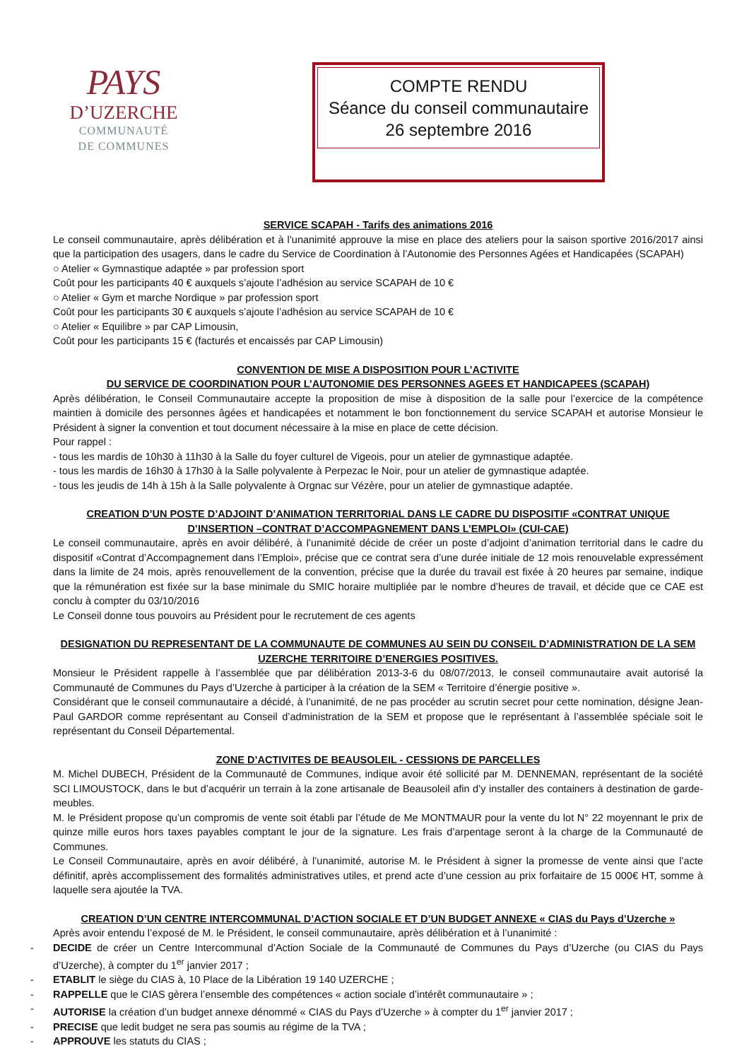PAYS
D’UZERCHE
COMMUNAUTÉ
DE COMMUNES
COMPTE RENDU
Séance du conseil communautaire
26 septembre 2016
SERVICE SCAPAH - Tarifs des animations 2016
Le conseil communautaire, après délibération et à l’unanimité approuve la mise en place des ateliers pour la saison sportive 2016/2017 ainsi que la participation des usagers, dans le cadre du Service de Coordination à l’Autonomie des Personnes Agées et Handicapées (SCAPAH)
○ Atelier « Gymnastique adaptée » par profession sport
Coût pour les participants 40 € auxquels s’ajoute l’adhésion au service SCAPAH de 10 €
○ Atelier « Gym et marche Nordique » par profession sport
Coût pour les participants 30 € auxquels s’ajoute l’adhésion au service SCAPAH de 10 €
○ Atelier « Equilibre » par CAP Limousin,
Coût pour les participants 15 € (facturés et encaissés par CAP Limousin)
CONVENTION DE MISE A DISPOSITION POUR L’ACTIVITE
DU SERVICE DE COORDINATION POUR L’AUTONOMIE DES PERSONNES AGEES ET HANDICAPEES (SCAPAH)
Après délibération, le Conseil Communautaire accepte la proposition de mise à disposition de la salle pour l’exercice de la compétence maintien à domicile des personnes âgées et handicapées et notamment le bon fonctionnement du service SCAPAH et autorise Monsieur le Président à signer la convention et tout document nécessaire à la mise en place de cette décision.
Pour rappel :
- tous les mardis de 10h30 à 11h30 à la Salle du foyer culturel de Vigeois, pour un atelier de gymnastique adaptée.
- tous les mardis de 16h30 à 17h30 à la Salle polyvalente à Perpezac le Noir, pour un atelier de gymnastique adaptée.
- tous les jeudis de 14h à 15h à la Salle polyvalente à Orgnac sur Vézère, pour un atelier de gymnastique adaptée.
CREATION D’UN POSTE D’ADJOINT D’ANIMATION TERRITORIAL DANS LE CADRE DU DISPOSITIF «CONTRAT UNIQUE D’INSERTION –CONTRAT D’ACCOMPAGNEMENT DANS L’EMPLOI» (CUI-CAE)
Le conseil communautaire, après en avoir délibéré, à l’unanimité décide de créer un poste d’adjoint d’animation territorial dans le cadre du dispositif «Contrat d’Accompagnement dans l’Emploi», précise que ce contrat sera d’une durée initiale de 12 mois renouvelable expressément dans la limite de 24 mois, après renouvellement de la convention, précise que la durée du travail est fixée à 20 heures par semaine, indique que la rémunération est fixée sur la base minimale du SMIC horaire multipliée par le nombre d’heures de travail, et décide que ce CAE est conclu à compter du 03/10/2016
Le Conseil donne tous pouvoirs au Président pour le recrutement de ces agents
DESIGNATION DU REPRESENTANT DE LA COMMUNAUTE DE COMMUNES AU SEIN DU CONSEIL D’ADMINISTRATION DE LA SEM UZERCHE TERRITOIRE D’ENERGIES POSITIVES.
Monsieur le Président rappelle à l’assemblée que par délibération 2013-3-6 du 08/07/2013, le conseil communautaire avait autorisé la Communauté de Communes du Pays d’Uzerche à participer à la création de la SEM « Territoire d’énergie positive ».
Considérant que le conseil communautaire a décidé, à l’unanimité, de ne pas procéder au scrutin secret pour cette nomination, désigne Jean-Paul GARDOR comme représentant au Conseil d’administration de la SEM et propose que le représentant à l’assemblée spéciale soit le représentant du Conseil Départemental.
ZONE D’ACTIVITES DE BEAUSOLEIL - CESSIONS DE PARCELLES
M. Michel DUBECH, Président de la Communauté de Communes, indique avoir été sollicité par M. DENNEMAN, représentant de la société SCI LIMOUSTOCK, dans le but d’acquérir un terrain à la zone artisanale de Beausoleil afin d’y installer des containers à destination de garde-meubles.
M. le Président propose qu’un compromis de vente soit établi par l’étude de Me MONTMAUR pour la vente du lot N° 22 moyennant le prix de quinze mille euros hors taxes payables comptant le jour de la signature. Les frais d’arpentage seront à la charge de la Communauté de Communes.
Le Conseil Communautaire, après en avoir délibéré, à l’unanimité, autorise M. le Président à signer la promesse de vente ainsi que l’acte définitif, après accomplissement des formalités administratives utiles, et prend acte d’une cession au prix forfaitaire de 15 000€ HT, somme à laquelle sera ajoutée la TVA.
CREATION D’UN CENTRE INTERCOMMUNAL D’ACTION SOCIALE ET D’UN BUDGET ANNEXE « CIAS du Pays d’Uzerche »
Après avoir entendu l’exposé de M. le Président, le conseil communautaire, après délibération et à l’unanimité :
- DECIDE de créer un Centre Intercommunal d’Action Sociale de la Communauté de Communes du Pays d’Uzerche (ou CIAS du Pays d’Uzerche), à compter du 1<sup>er</sup> janvier 2017 ;
- ETABLIT le siège du CIAS à, 10 Place de la Libération 19 140 UZERCHE ;
- RAPPELLE que le CIAS gèrera l’ensemble des compétences « action sociale d’intérêt communautaire » ;
- AUTORISE la création d’un budget annexe dénommé « CIAS du Pays d’Uzerche » à compter du 1<sup>er</sup> janvier 2017 ;
- PRECISE que ledit budget ne sera pas soumis au régime de la TVA ;
- APPROUVE les statuts du CIAS ;